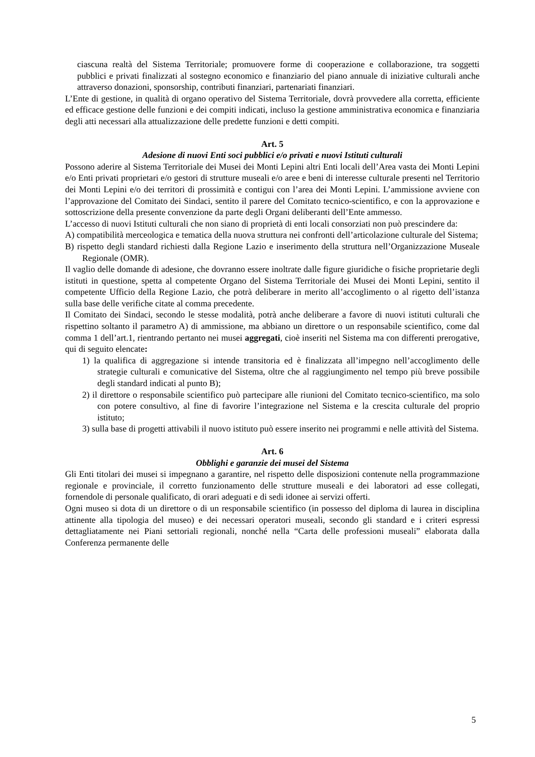ciascuna realtà del Sistema Territoriale; promuovere forme di cooperazione e collaborazione, tra soggetti pubblici e privati finalizzati al sostegno economico e finanziario del piano annuale di iniziative culturali anche attraverso donazioni, sponsorship, contributi finanziari, partenariati finanziari.
L’Ente di gestione, in qualità di organo operativo del Sistema Territoriale, dovrà provvedere alla corretta, efficiente ed efficace gestione delle funzioni e dei compiti indicati, incluso la gestione amministrativa economica e finanziaria degli atti necessari alla attualizzazione delle predette funzioni e detti compiti.
Art. 5
Adesione di nuovi Enti soci pubblici e/o privati e nuovi Istituti culturali
Possono aderire al Sistema Territoriale dei Musei dei Monti Lepini altri Enti locali dell’Area vasta dei Monti Lepini e/o Enti privati proprietari e/o gestori di strutture museali e/o aree e beni di interesse culturale presenti nel Territorio dei Monti Lepini e/o dei territori di prossimità e contigui con l’area dei Monti Lepini. L’ammissione avviene con l’approvazione del Comitato dei Sindaci, sentito il parere del Comitato tecnico-scientifico, e con la approvazione e sottoscrizione della presente convenzione da parte degli Organi deliberanti dell’Ente ammesso.
L’accesso di nuovi Istituti culturali che non siano di proprietà di enti locali consorziati non può prescindere da:
A) compatibilità merceologica e tematica della nuova struttura nei confronti dell’articolazione culturale del Sistema;
B) rispetto degli standard richiesti dalla Regione Lazio e inserimento della struttura nell’Organizzazione Museale Regionale (OMR).
Il vaglio delle domande di adesione, che dovranno essere inoltrate dalle figure giuridiche o fisiche proprietarie degli istituti in questione, spetta al competente Organo del Sistema Territoriale dei Musei dei Monti Lepini, sentito il competente Ufficio della Regione Lazio, che potrà deliberare in merito all’accoglimento o al rigetto dell’istanza sulla base delle verifiche citate al comma precedente.
Il Comitato dei Sindaci, secondo le stesse modalità, potrà anche deliberare a favore di nuovi istituti culturali che rispettino soltanto il parametro A) di ammissione, ma abbiano un direttore o un responsabile scientifico, come dal comma 1 dell’art.1, rientrando pertanto nei musei aggregati, cioè inseriti nel Sistema ma con differenti prerogative, qui di seguito elencate:
1) la qualifica di aggregazione si intende transitoria ed è finalizzata all’impegno nell’accoglimento delle strategie culturali e comunicative del Sistema, oltre che al raggiungimento nel tempo più breve possibile degli standard indicati al punto B);
2) il direttore o responsabile scientifico può partecipare alle riunioni del Comitato tecnico-scientifico, ma solo con potere consultivo, al fine di favorire l’integrazione nel Sistema e la crescita culturale del proprio istituto;
3) sulla base di progetti attivabili il nuovo istituto può essere inserito nei programmi e nelle attività del Sistema.
Art. 6
Obblighi e garanzie dei musei del Sistema
Gli Enti titolari dei musei si impegnano a garantire, nel rispetto delle disposizioni contenute nella programmazione regionale e provinciale, il corretto funzionamento delle strutture museali e dei laboratori ad esse collegati, fornendole di personale qualificato, di orari adeguati e di sedi idonee ai servizi offerti.
Ogni museo si dota di un direttore o di un responsabile scientifico (in possesso del diploma di laurea in disciplina attinente alla tipologia del museo) e dei necessari operatori museali, secondo gli standard e i criteri espressi dettagliatamente nei Piani settoriali regionali, nonché nella “Carta delle professioni museali” elaborata dalla Conferenza permanente delle
5